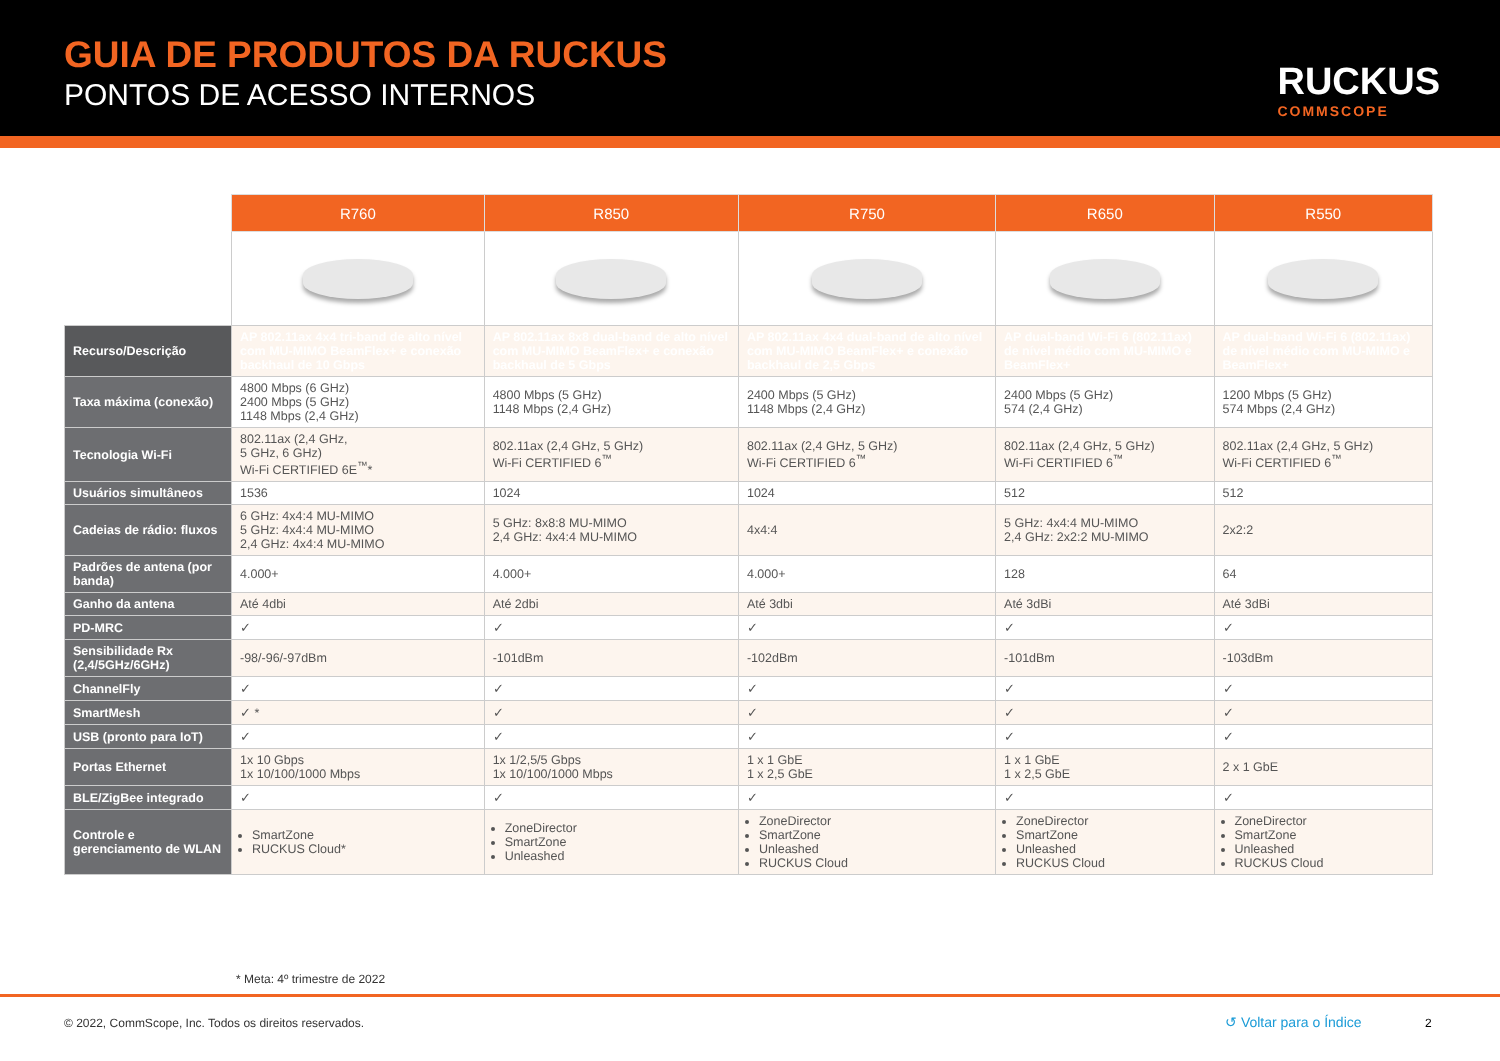GUIA DE PRODUTOS DA RUCKUS
PONTOS DE ACESSO INTERNOS RUCKUS
COMMSCOPE
| | R760 | R850 | R750 | R650 | R550 |
| --- | --- | --- | --- | --- | --- |
| Recurso/Descrição | AP 802.11ax 4x4 tri-band de alto nível com MU-MIMO BeamFlex+ e conexão backhaul de 10 Gbps | AP 802.11ax 8x8 dual-band de alto nível com MU-MIMO BeamFlex+ e conexão backhaul de 5 Gbps | AP 802.11ax 4x4 dual-band de alto nível com MU-MIMO BeamFlex+ e conexão backhaul de 2,5 Gbps | AP dual-band Wi-Fi 6 (802.11ax) de nível médio com MU-MIMO e BeamFlex+ | AP dual-band Wi-Fi 6 (802.11ax) de nível médio com MU-MIMO e BeamFlex+ |
| Taxa máxima (conexão) | 4800 Mbps (6 GHz) 2400 Mbps (5 GHz) 1148 Mbps (2,4 GHz) | 4800 Mbps (5 GHz) 1148 Mbps (2,4 GHz) | 2400 Mbps (5 GHz) 1148 Mbps (2,4 GHz) | 2400 Mbps (5 GHz) 574 (2,4 GHz) | 1200 Mbps (5 GHz) 574 Mbps (2,4 GHz) |
| Tecnologia Wi-Fi | 802.11ax (2,4 GHz, 5 GHz, 6 GHz) Wi-Fi CERTIFIED 6E<sup>™</sup>* | 802.11ax (2,4 GHz, 5 GHz) Wi-Fi CERTIFIED 6<sup>™</sup> | 802.11ax (2,4 GHz, 5 GHz) Wi-Fi CERTIFIED 6<sup>™</sup> | 802.11ax (2,4 GHz, 5 GHz) Wi-Fi CERTIFIED 6<sup>™</sup> | 802.11ax (2,4 GHz, 5 GHz) Wi-Fi CERTIFIED 6<sup>™</sup> |
| Usuários simultâneos | 1536 | 1024 | 1024 | 512 | 512 |
| Cadeias de rádio: fluxos | 6 GHz: 4x4:4 MU-MIMO 5 GHz: 4x4:4 MU-MIMO 2,4 GHz: 4x4:4 MU-MIMO | 5 GHz: 8x8:8 MU-MIMO 2,4 GHz: 4x4:4 MU-MIMO | 4x4:4 | 5 GHz: 4x4:4 MU-MIMO 2,4 GHz: 2x2:2 MU-MIMO | 2x2:2 |
| Padrões de antena (por banda) | 4.000+ | 4.000+ | 4.000+ | 128 | 64 |
| Ganho da antena | Até 4dbi | Até 2dbi | Até 3dbi | Até 3dBi | Até 3dBi |
| PD-MRC | ✓ | ✓ | ✓ | ✓ | ✓ |
| Sensibilidade Rx (2,4/5GHz/6GHz) | -98/-96/-97dBm | -101dBm | -102dBm | -101dBm | -103dBm |
| ChannelFly | ✓ | ✓ | ✓ | ✓ | ✓ |
| SmartMesh | ✓ * | ✓ | ✓ | ✓ | ✓ |
| USB (pronto para IoT) | ✓ | ✓ | ✓ | ✓ | ✓ |
| Portas Ethernet | 1x 10 Gbps 1x 10/100/1000 Mbps | 1x 1/2,5/5 Gbps 1x 10/100/1000 Mbps | 1 x 1 GbE 1 x 2,5 GbE | 1 x 1 GbE 1 x 2,5 GbE | 2 x 1 GbE |
| BLE/ZigBee integrado | ✓ | ✓ | ✓ | ✓ | ✓ |
| Controle e gerenciamento de WLAN | SmartZone RUCKUS Cloud* | ZoneDirector SmartZone Unleashed | ZoneDirector SmartZone Unleashed RUCKUS Cloud | ZoneDirector SmartZone Unleashed RUCKUS Cloud | ZoneDirector SmartZone Unleashed RUCKUS Cloud |
* Meta: 4º trimestre de 2022
© 2022, CommScope, Inc. Todos os direitos reservados.
↺ Voltar para o Índice 2